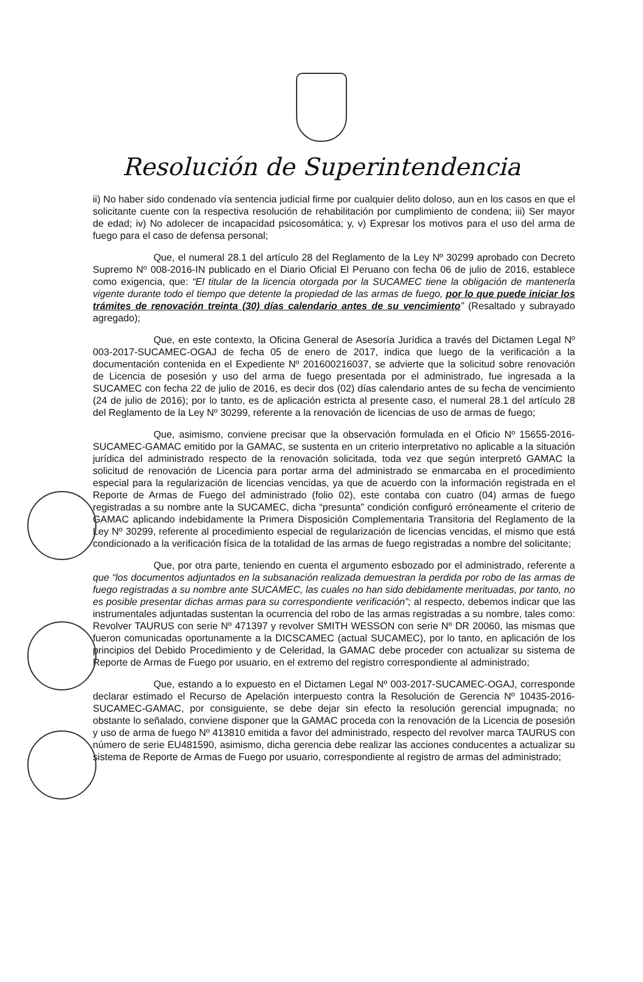Resolución de Superintendencia
ii) No haber sido condenado vía sentencia judicial firme por cualquier delito doloso, aun en los casos en que el solicitante cuente con la respectiva resolución de rehabilitación por cumplimiento de condena; iii) Ser mayor de edad; iv) No adolecer de incapacidad psicosomática; y, v) Expresar los motivos para el uso del arma de fuego para el caso de defensa personal;
Que, el numeral 28.1 del artículo 28 del Reglamento de la Ley Nº 30299 aprobado con Decreto Supremo Nº 008-2016-IN publicado en el Diario Oficial El Peruano con fecha 06 de julio de 2016, establece como exigencia, que: “El titular de la licencia otorgada por la SUCAMEC tiene la obligación de mantenerla vigente durante todo el tiempo que detente la propiedad de las armas de fuego, por lo que puede iniciar los trámites de renovación treinta (30) días calendario antes de su vencimiento” (Resaltado y subrayado agregado);
Que, en este contexto, la Oficina General de Asesoría Jurídica a través del Dictamen Legal Nº 003-2017-SUCAMEC-OGAJ de fecha 05 de enero de 2017, indica que luego de la verificación a la documentación contenida en el Expediente Nº 201600216037, se advierte que la solicitud sobre renovación de Licencia de posesión y uso del arma de fuego presentada por el administrado, fue ingresada a la SUCAMEC con fecha 22 de julio de 2016, es decir dos (02) días calendario antes de su fecha de vencimiento (24 de julio de 2016); por lo tanto, es de aplicación estricta al presente caso, el numeral 28.1 del artículo 28 del Reglamento de la Ley Nº 30299, referente a la renovación de licencias de uso de armas de fuego;
Que, asimismo, conviene precisar que la observación formulada en el Oficio Nº 15655-2016-SUCAMEC-GAMAC emitido por la GAMAC, se sustenta en un criterio interpretativo no aplicable a la situación jurídica del administrado respecto de la renovación solicitada, toda vez que según interpretó GAMAC la solicitud de renovación de Licencia para portar arma del administrado se enmarcaba en el procedimiento especial para la regularización de licencias vencidas, ya que de acuerdo con la información registrada en el Reporte de Armas de Fuego del administrado (folio 02), este contaba con cuatro (04) armas de fuego registradas a su nombre ante la SUCAMEC, dicha “presunta” condición configuró erróneamente el criterio de GAMAC aplicando indebidamente la Primera Disposición Complementaria Transitoria del Reglamento de la Ley Nº 30299, referente al procedimiento especial de regularización de licencias vencidas, el mismo que está condicionado a la verificación física de la totalidad de las armas de fuego registradas a nombre del solicitante;
Que, por otra parte, teniendo en cuenta el argumento esbozado por el administrado, referente a que “los documentos adjuntados en la subsanación realizada demuestran la perdida por robo de las armas de fuego registradas a su nombre ante SUCAMEC, las cuales no han sido debidamente merituadas, por tanto, no es posible presentar dichas armas para su correspondiente verificación”; al respecto, debemos indicar que las instrumentales adjuntadas sustentan la ocurrencia del robo de las armas registradas a su nombre, tales como: Revolver TAURUS con serie Nº 471397 y revolver SMITH WESSON con serie Nº DR 20060, las mismas que fueron comunicadas oportunamente a la DICSCAMEC (actual SUCAMEC), por lo tanto, en aplicación de los principios del Debido Procedimiento y de Celeridad, la GAMAC debe proceder con actualizar su sistema de Reporte de Armas de Fuego por usuario, en el extremo del registro correspondiente al administrado;
Que, estando a lo expuesto en el Dictamen Legal Nº 003-2017-SUCAMEC-OGAJ, corresponde declarar estimado el Recurso de Apelación interpuesto contra la Resolución de Gerencia Nº 10435-2016-SUCAMEC-GAMAC, por consiguiente, se debe dejar sin efecto la resolución gerencial impugnada; no obstante lo señalado, conviene disponer que la GAMAC proceda con la renovación de la Licencia de posesión y uso de arma de fuego Nº 413810 emitida a favor del administrado, respecto del revolver marca TAURUS con número de serie EU481590, asimismo, dicha gerencia debe realizar las acciones conducentes a actualizar su sistema de Reporte de Armas de Fuego por usuario, correspondiente al registro de armas del administrado;